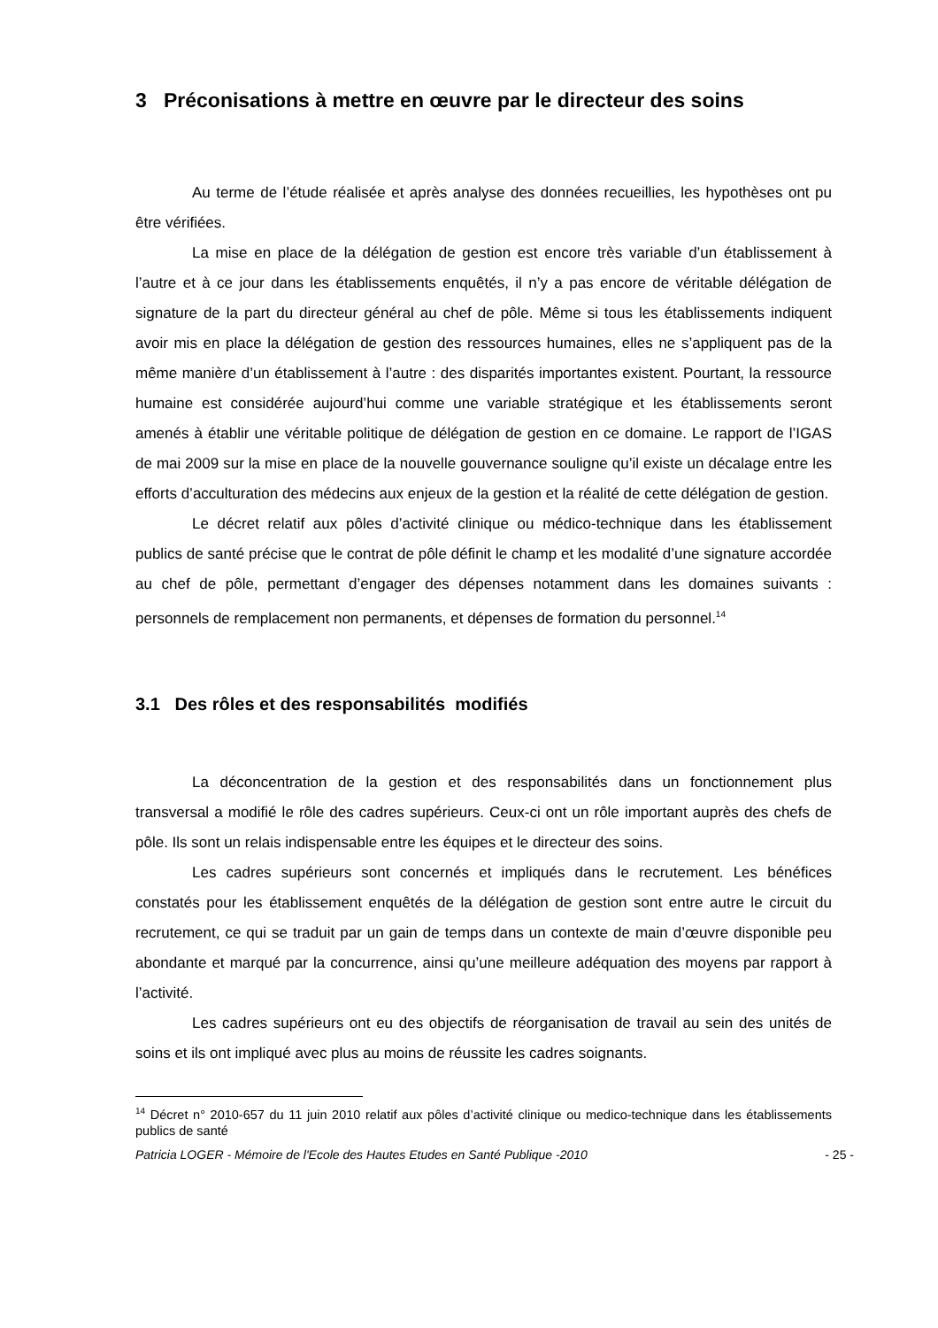3 Préconisations à mettre en œuvre par le directeur des soins
Au terme de l’étude réalisée et après analyse des données recueillies, les hypothèses ont pu être vérifiées.
La mise en place de la délégation de gestion est encore très variable d’un établissement à l’autre et à ce jour dans les établissements enquêtés, il n’y a pas encore de véritable délégation de signature de la part du directeur général au chef de pôle. Même si tous les établissements indiquent avoir mis en place la délégation de gestion des ressources humaines, elles ne s’appliquent pas de la même manière d’un établissement à l’autre : des disparités importantes existent. Pourtant, la ressource humaine est considérée aujourd’hui comme une variable stratégique et les établissements seront amenés à établir une véritable politique de délégation de gestion en ce domaine. Le rapport de l’IGAS de mai 2009 sur la mise en place de la nouvelle gouvernance souligne qu’il existe un décalage entre les efforts d’acculturation des médecins aux enjeux de la gestion et la réalité de cette délégation de gestion.
Le décret relatif aux pôles d’activité clinique ou médico-technique dans les établissement publics de santé précise que le contrat de pôle définit le champ et les modalité d’une signature accordée au chef de pôle, permettant d’engager des dépenses notamment dans les domaines suivants : personnels de remplacement non permanents, et dépenses de formation du personnel.<sup>14</sup>
3.1 Des rôles et des responsabilités modifiés
La déconcentration de la gestion et des responsabilités dans un fonctionnement plus transversal a modifié le rôle des cadres supérieurs. Ceux-ci ont un rôle important auprès des chefs de pôle. Ils sont un relais indispensable entre les équipes et le directeur des soins.
Les cadres supérieurs sont concernés et impliqués dans le recrutement. Les bénéfices constatés pour les établissement enquêtés de la délégation de gestion sont entre autre le circuit du recrutement, ce qui se traduit par un gain de temps dans un contexte de main d’œuvre disponible peu abondante et marqué par la concurrence, ainsi qu’une meilleure adéquation des moyens par rapport à l’activité.
Les cadres supérieurs ont eu des objectifs de réorganisation de travail au sein des unités de soins et ils ont impliqué avec plus au moins de réussite les cadres soignants.
<sup>14</sup> Décret n° 2010-657 du 11 juin 2010 relatif aux pôles d’activité clinique ou medico-technique dans les établissements publics de santé
Patricia LOGER - Mémoire de l'Ecole des Hautes Etudes en Santé Publique -2010 - 25 -